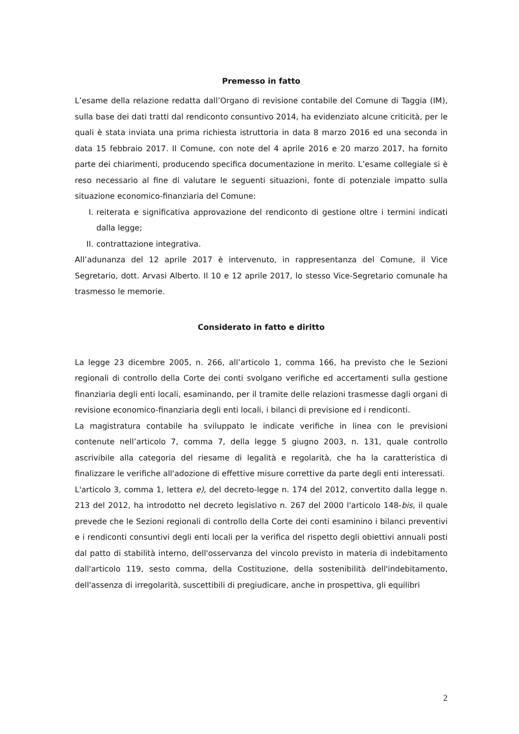Premesso in fatto
L’esame della relazione redatta dall’Organo di revisione contabile del Comune di Taggia (IM), sulla base dei dati tratti dal rendiconto consuntivo 2014, ha evidenziato alcune criticità, per le quali è stata inviata una prima richiesta istruttoria in data 8 marzo 2016 ed una seconda in data 15 febbraio 2017. Il Comune, con note del 4 aprile 2016 e 20 marzo 2017, ha fornito parte dei chiarimenti, producendo specifica documentazione in merito. L’esame collegiale si è reso necessario al fine di valutare le seguenti situazioni, fonte di potenziale impatto sulla situazione economico-finanziaria del Comune:
I. reiterata e significativa approvazione del rendiconto di gestione oltre i termini indicati dalla legge;
II. contrattazione integrativa.
All’adunanza del 12 aprile 2017 è intervenuto, in rappresentanza del Comune, il Vice Segretario, dott. Arvasi Alberto. Il 10 e 12 aprile 2017, lo stesso Vice-Segretario comunale ha trasmesso le memorie.
Considerato in fatto e diritto
La legge 23 dicembre 2005, n. 266, all’articolo 1, comma 166, ha previsto che le Sezioni regionali di controllo della Corte dei conti svolgano verifiche ed accertamenti sulla gestione finanziaria degli enti locali, esaminando, per il tramite delle relazioni trasmesse dagli organi di revisione economico-finanziaria degli enti locali, i bilanci di previsione ed i rendiconti.
La magistratura contabile ha sviluppato le indicate verifiche in linea con le previsioni contenute nell’articolo 7, comma 7, della legge 5 giugno 2003, n. 131, quale controllo ascrivibile alla categoria del riesame di legalità e regolarità, che ha la caratteristica di finalizzare le verifiche all'adozione di effettive misure correttive da parte degli enti interessati.
L'articolo 3, comma 1, lettera e), del decreto-legge n. 174 del 2012, convertito dalla legge n. 213 del 2012, ha introdotto nel decreto legislativo n. 267 del 2000 l'articolo 148-bis, il quale prevede che le Sezioni regionali di controllo della Corte dei conti esaminino i bilanci preventivi e i rendiconti consuntivi degli enti locali per la verifica del rispetto degli obiettivi annuali posti dal patto di stabilità interno, dell'osservanza del vincolo previsto in materia di indebitamento dall'articolo 119, sesto comma, della Costituzione, della sostenibilità dell'indebitamento, dell'assenza di irregolarità, suscettibili di pregiudicare, anche in prospettiva, gli equilibri
2